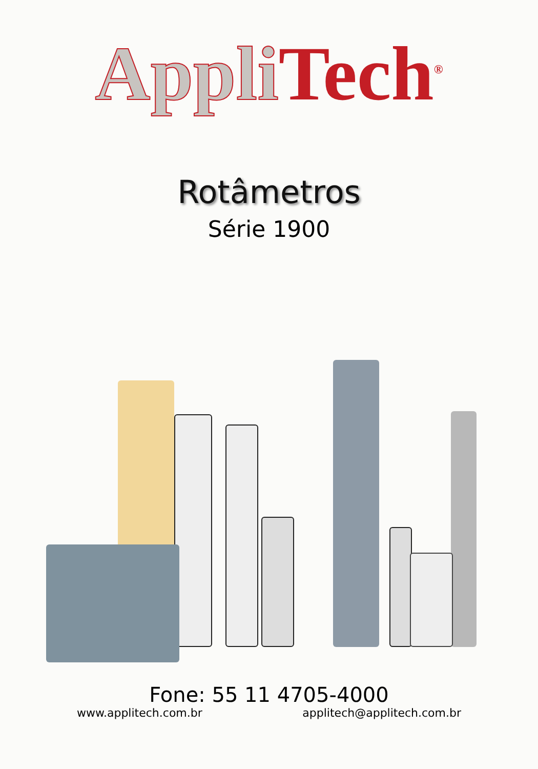Appli Tech<sup>®</sup>
Rotâmetros
Série 1900
Fone: 55 11 4705-4000
www.applitech.com.br applitech@applitech.com.br